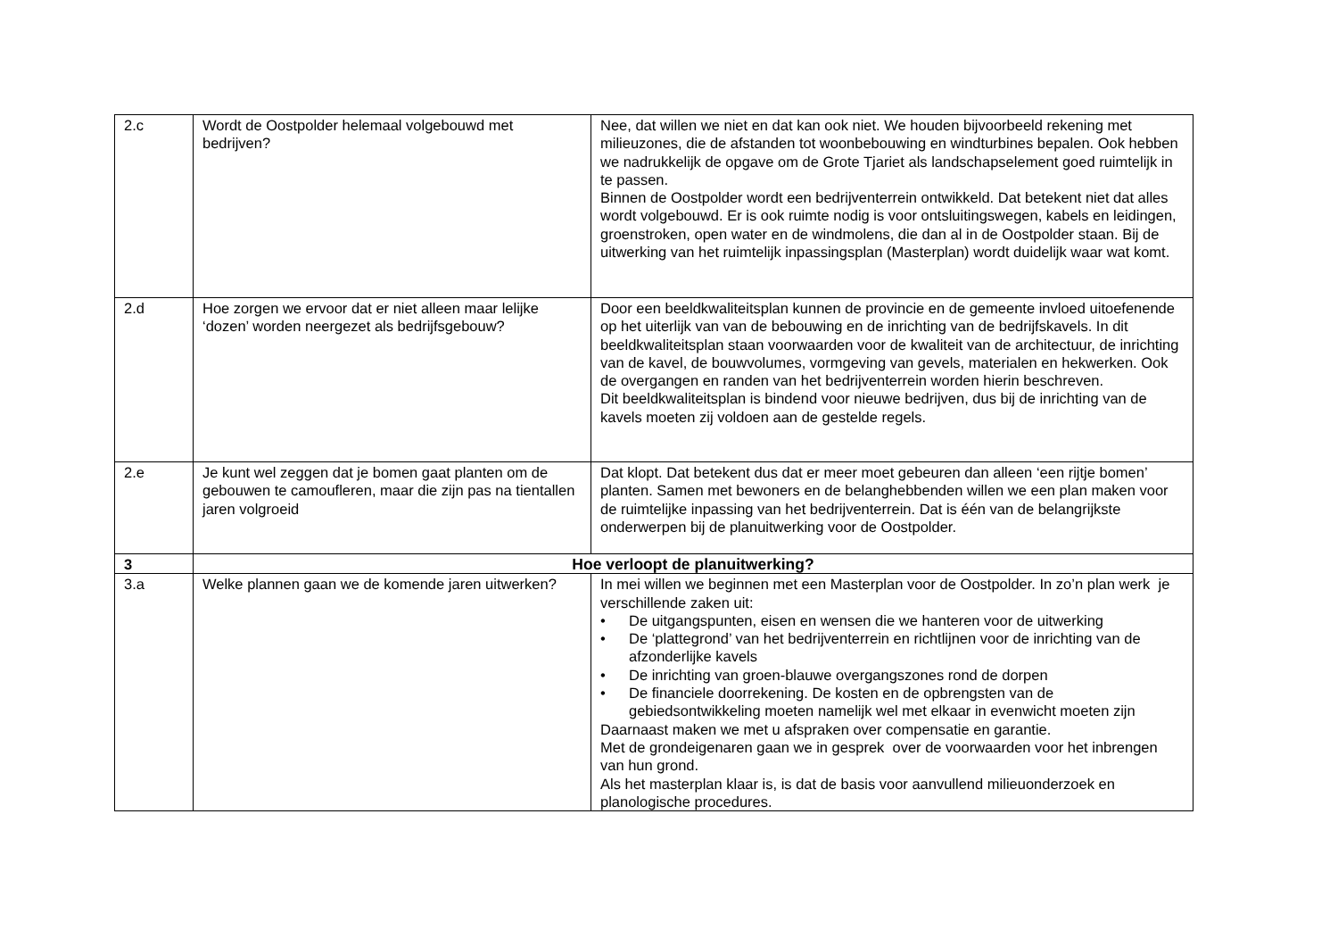| 2.c | Wordt de Oostpolder helemaal volgebouwd met bedrijven? | Nee, dat willen we niet en dat kan ook niet. We houden bijvoorbeeld rekening met milieuzones, die de afstanden tot woonbebouwing en windturbines bepalen. Ook hebben we nadrukkelijk de opgave om de Grote Tjariet als landschapselement goed ruimtelijk in te passen. Binnen de Oostpolder wordt een bedrijventerrein ontwikkeld. Dat betekent niet dat alles wordt volgebouwd. Er is ook ruimte nodig is voor ontsluitingswegen, kabels en leidingen, groenstroken, open water en de windmolens, die dan al in de Oostpolder staan. Bij de uitwerking van het ruimtelijk inpassingsplan (Masterplan) wordt duidelijk waar wat komt. |
| 2.d | Hoe zorgen we ervoor dat er niet alleen maar lelijke ‘dozen’ worden neergezet als bedrijfsgebouw? | Door een beeldkwaliteitsplan kunnen de provincie en de gemeente invloed uitoefenende op het uiterlijk van van de bebouwing en de inrichting van de bedrijfskavels. In dit beeldkwaliteitsplan staan voorwaarden voor de kwaliteit van de architectuur, de inrichting van de kavel, de bouwvolumes, vormgeving van gevels, materialen en hekwerken. Ook de overgangen en randen van het bedrijventerrein worden hierin beschreven. Dit beeldkwaliteitsplan is bindend voor nieuwe bedrijven, dus bij de inrichting van de kavels moeten zij voldoen aan de gestelde regels. |
| 2.e | Je kunt wel zeggen dat je bomen gaat planten om de gebouwen te camoufleren, maar die zijn pas na tientallen jaren volgroeid | Dat klopt. Dat betekent dus dat er meer moet gebeuren dan alleen ‘een rijtje bomen’ planten. Samen met bewoners en de belanghebbenden willen we een plan maken voor de ruimtelijke inpassing van het bedrijventerrein. Dat is één van de belangrijkste onderwerpen bij de planuitwerking voor de Oostpolder. |
| 3 | Hoe verloopt de planuitwerking? | |
| 3.a | Welke plannen gaan we de komende jaren uitwerken? | In mei willen we beginnen met een Masterplan voor de Oostpolder. In zo’n plan werk je verschillende zaken uit: • De uitgangspunten, eisen en wensen die we hanteren voor de uitwerking • De ‘plattegrond’ van het bedrijventerrein en richtlijnen voor de inrichting van de afzonderlijke kavels • De inrichting van groen-blauwe overgangszones rond de dorpen • De financiele doorrekening. De kosten en de opbrengsten van de gebiedsontwikkeling moeten namelijk wel met elkaar in evenwicht moeten zijn Daarnaast maken we met u afspraken over compensatie en garantie. Met de grondeigenaren gaan we in gesprek over de voorwaarden voor het inbrengen van hun grond. Als het masterplan klaar is, is dat de basis voor aanvullend milieuonderzoek en planologische procedures. |